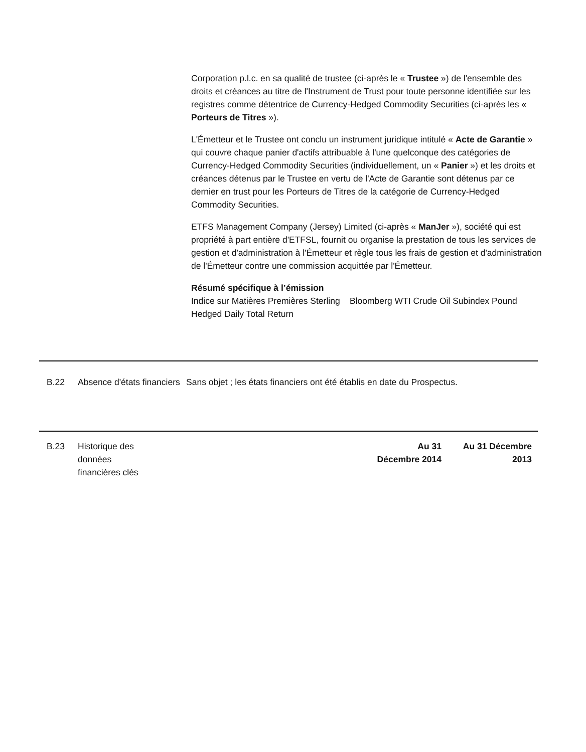Corporation p.l.c. en sa qualité de trustee (ci-après le « Trustee ») de l'ensemble des droits et créances au titre de l'Instrument de Trust pour toute personne identifiée sur les registres comme détentrice de Currency-Hedged Commodity Securities (ci-après les « Porteurs de Titres »).
L'Émetteur et le Trustee ont conclu un instrument juridique intitulé « Acte de Garantie » qui couvre chaque panier d'actifs attribuable à l'une quelconque des catégories de Currency-Hedged Commodity Securities (individuellement, un « Panier ») et les droits et créances détenus par le Trustee en vertu de l'Acte de Garantie sont détenus par ce dernier en trust pour les Porteurs de Titres de la catégorie de Currency-Hedged Commodity Securities.
ETFS Management Company (Jersey) Limited (ci-après « ManJer »), société qui est propriété à part entière d'ETFSL, fournit ou organise la prestation de tous les services de gestion et d'administration à l'Émetteur et règle tous les frais de gestion et d'administration de l'Émetteur contre une commission acquittée par l'Émetteur.
Résumé spécifique à l’émission
Indice sur Matières Premières Sterling Hedged Daily Total Return
Bloomberg WTI Crude Oil Subindex Pound
B.22 Absence d'états financiers
Sans objet ; les états financiers ont été établis en date du Prospectus.
B.23 Historique des données financières clés
Au 31 Décembre 2014
Au 31 Décembre 2013